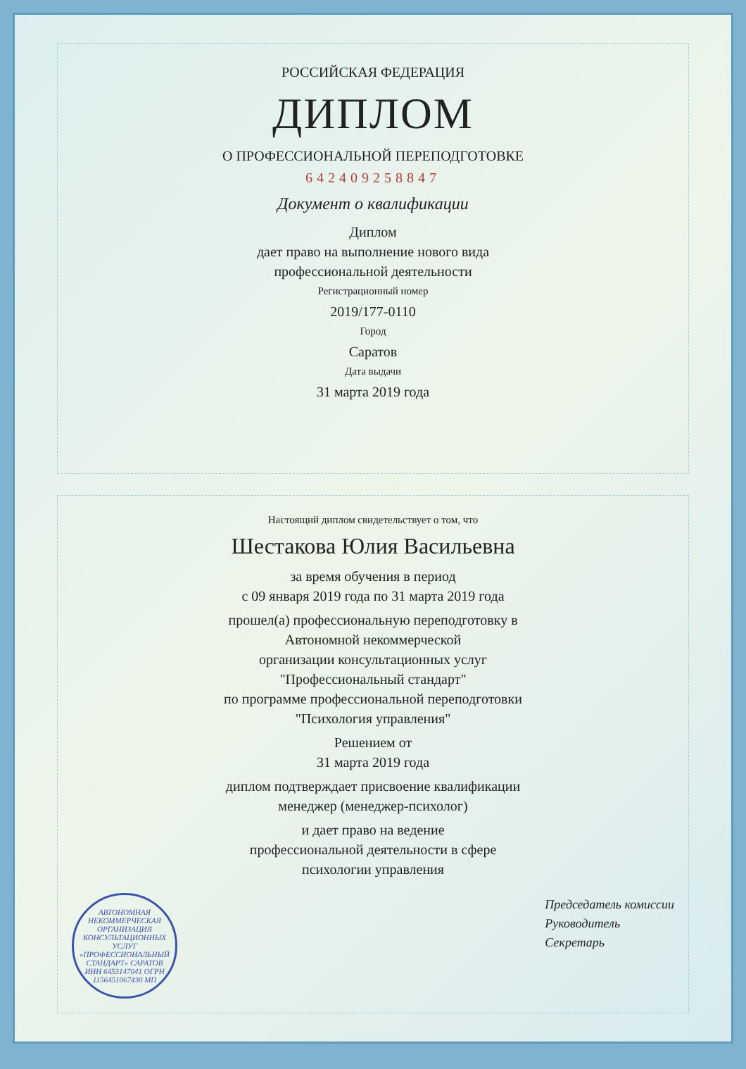РОССИЙСКАЯ ФЕДЕРАЦИЯ
ДИПЛОМ
О ПРОФЕССИОНАЛЬНОЙ ПЕРЕПОДГОТОВКЕ
642409258847
Документ о квалификации
Диплом
дает право на выполнение нового вида
профессиональной деятельности
Регистрационный номер
2019/177-0110
Город
Саратов
Дата выдачи
31 марта 2019 года
Настоящий диплом свидетельствует о том, что
Шестакова Юлия Васильевна
за время обучения в период
с 09 января 2019 года по 31 марта 2019 года
прошел(а) профессиональную переподготовку в
Автономной некоммерческой
организации консультационных услуг
"Профессиональный стандарт"
по программе профессиональной переподготовки
"Психология управления"
Решением от
31 марта 2019 года
диплом подтверждает присвоение квалификации
менеджер (менеджер-психолог)
и дает право на ведение
профессиональной деятельности в сфере
психологии управления
АВТОНОМНАЯ НЕКОММЕРЧЕСКАЯ ОРГАНИЗАЦИЯ КОНСУЛЬТАЦИОННЫХ УСЛУГ «ПРОФЕССИОНАЛЬНЫЙ СТАНДАРТ» САРАТОВ ИНН 6453147041 ОГРН 1156451067430 МП
Председатель комиссии
Руководитель
Секретарь